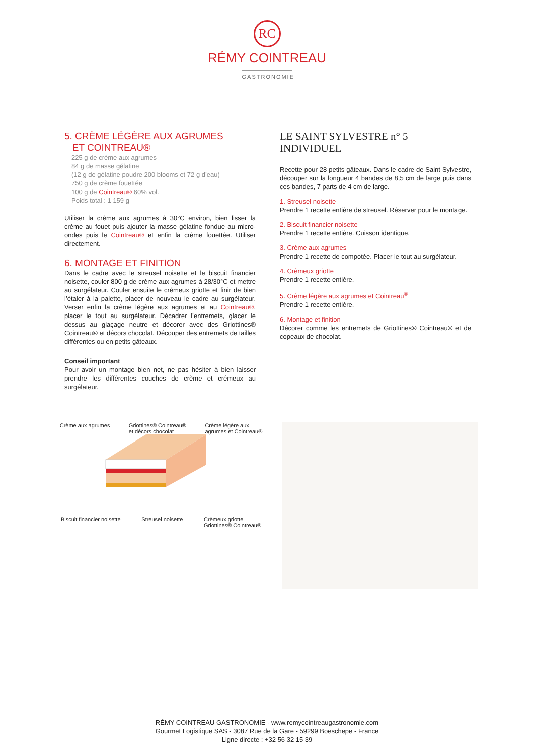RC
RÉMY COINTREAU
GASTRONOMIE
5. CRÈME LÉGÈRE AUX AGRUMES
ET COINTREAU®
225 g de crème aux agrumes
84 g de masse gélatine
(12 g de gélatine poudre 200 blooms et 72 g d’eau)
750 g de crème fouettée
100 g de Cointreau® 60% vol.
Poids total : 1 159 g
Utiliser la crème aux agrumes à 30°C environ, bien lisser la crème au fouet puis ajouter la masse gélatine fondue au micro-ondes puis le Cointreau® et enfin la crème fouettée. Utiliser directement.
6. MONTAGE ET FINITION
Dans le cadre avec le streusel noisette et le biscuit financier noisette, couler 800 g de crème aux agrumes à 28/30°C et mettre au surgélateur. Couler ensuite le crémeux griotte et finir de bien l’étaler à la palette, placer de nouveau le cadre au surgélateur. Verser enfin la crème légère aux agrumes et au Cointreau®, placer le tout au surgélateur. Décadrer l’entremets, glacer le dessus au glaçage neutre et décorer avec des Griottines® Cointreau® et décors chocolat. Découper des entremets de tailles différentes ou en petits gâteaux.
Conseil important
Pour avoir un montage bien net, ne pas hésiter à bien laisser prendre les différentes couches de crème et crémeux au surgélateur.
LE SAINT SYLVESTRE n° 5
INDIVIDUEL
Recette pour 28 petits gâteaux. Dans le cadre de Saint Sylvestre, découper sur la longueur 4 bandes de 8,5 cm de large puis dans ces bandes, 7 parts de 4 cm de large.
1. Streusel noisette
Prendre 1 recette entière de streusel. Réserver pour le montage.
2. Biscuit financier noisette
Prendre 1 recette entière. Cuisson identique.
3. Crème aux agrumes
Prendre 1 recette de compotée. Placer le tout au surgélateur.
4. Crèmeux griotte
Prendre 1 recette entière.
5. Crème légère aux agrumes et Cointreau<sup>®</sup>
Prendre 1 recette entière.
6. Montage et finition
Décorer comme les entremets de Griottines® Cointreau® et de copeaux de chocolat.
Crème aux agrumes Griottines® Cointreau®
et décors chocolat Crème légère aux
agrumes et Cointreau®
Biscuit financier noisette Streusel noisette Crèmeux griotte
Griottines® Cointreau®
RÉMY COINTREAU GASTRONOMIE - www.remycointreaugastronomie.com
Gourmet Logistique SAS - 3087 Rue de la Gare - 59299 Boeschepe - France
Ligne directe : +32 56 32 15 39